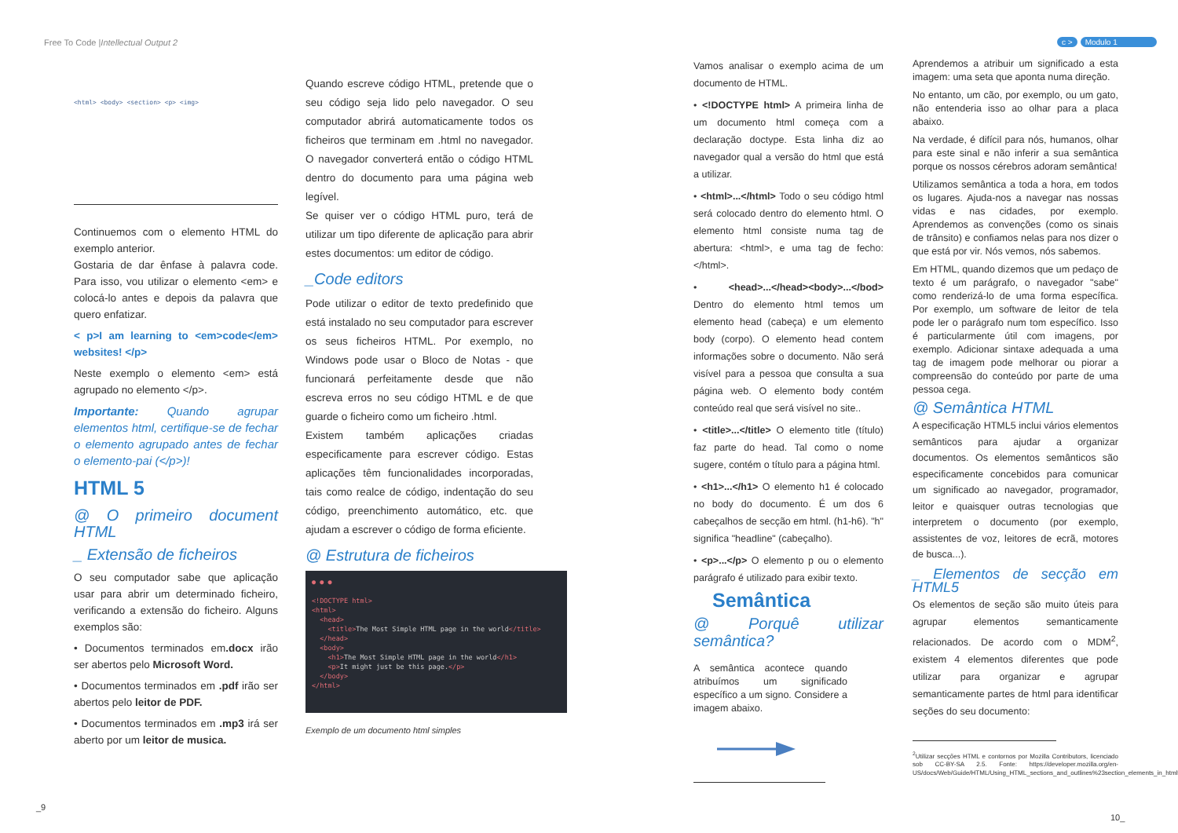Free To Code |Intellectual Output 2
c > Modulo 1
<html> <body> <section> <p> <img>
Continuemos com o elemento HTML do exemplo anterior.
Gostaria de dar ênfase à palavra code. Para isso, vou utilizar o elemento <em> e colocá-lo antes e depois da palavra que quero enfatizar.
< p>I am learning to <em>code</em> websites! </p>
Neste exemplo o elemento <em> está agrupado no elemento </p>.
Importante: Quando agrupar elementos html, certifique-se de fechar o elemento agrupado antes de fechar o elemento-pai (</p>)!
HTML 5
@ O primeiro document HTML
_ Extensão de ficheiros
O seu computador sabe que aplicação usar para abrir um determinado ficheiro, verificando a extensão do ficheiro. Alguns exemplos são:
• Documentos terminados em.docx irão ser abertos pelo Microsoft Word.
• Documentos terminados em .pdf irão ser abertos pelo leitor de PDF.
• Documentos terminados em .mp3 irá ser aberto por um leitor de musica.
_9
Quando escreve código HTML, pretende que o seu código seja lido pelo navegador. O seu computador abrirá automaticamente todos os ficheiros que terminam em .html no navegador. O navegador converterá então o código HTML dentro do documento para uma página web legível.
Se quiser ver o código HTML puro, terá de utilizar um tipo diferente de aplicação para abrir estes documentos: um editor de código.
_Code editors
Pode utilizar o editor de texto predefinido que está instalado no seu computador para escrever os seus ficheiros HTML. Por exemplo, no Windows pode usar o Bloco de Notas - que funcionará perfeitamente desde que não escreva erros no seu código HTML e de que guarde o ficheiro como um ficheiro .html.
Existem também aplicações criadas especificamente para escrever código. Estas aplicações têm funcionalidades incorporadas, tais como realce de código, indentação do seu código, preenchimento automático, etc. que ajudam a escrever o código de forma eficiente.
@ Estrutura de ficheiros
● ● ● <!DOCTYPE html> <html> <head> <title>The Most Simple HTML page in the world</title> </head> <body> <h1>The Most Simple HTML page in the world</h1> <p>It might just be this page.</p> </body> </html>
Exemplo de um documento html simples
Vamos analisar o exemplo acima de um documento de HTML.
• <!DOCTYPE html> A primeira linha de um documento html começa com a declaração doctype. Esta linha diz ao navegador qual a versão do html que está a utilizar.
• <html>...</html> Todo o seu código html será colocado dentro do elemento html. O elemento html consiste numa tag de abertura: <html>, e uma tag de fecho: </html>.
• <head>...</head><body>...</bod> Dentro do elemento html temos um elemento head (cabeça) e um elemento body (corpo). O elemento head contem informações sobre o documento. Não será visível para a pessoa que consulta a sua página web. O elemento body contém conteúdo real que será visível no site..
• <title>...</title> O elemento title (título) faz parte do head. Tal como o nome sugere, contém o título para a página html.
• <h1>...</h1> O elemento h1 é colocado no body do documento. É um dos 6 cabeçalhos de secção em html. (h1-h6). "h" significa "headline" (cabeçalho).
• <p>...</p> O elemento p ou o elemento parágrafo é utilizado para exibir texto.
Semântica
@ Porquê utilizar semântica?
A semântica acontece quando atribuímos um significado específico a um signo. Considere a imagem abaixo.
Aprendemos a atribuir um significado a esta imagem: uma seta que aponta numa direção.
No entanto, um cão, por exemplo, ou um gato, não entenderia isso ao olhar para a placa abaixo.
Na verdade, é difícil para nós, humanos, olhar para este sinal e não inferir a sua semântica porque os nossos cérebros adoram semântica!
Utilizamos semântica a toda a hora, em todos os lugares. Ajuda-nos a navegar nas nossas vidas e nas cidades, por exemplo. Aprendemos as convenções (como os sinais de trânsito) e confiamos nelas para nos dizer o que está por vir. Nós vemos, nós sabemos.
Em HTML, quando dizemos que um pedaço de texto é um parágrafo, o navegador "sabe" como renderizá-lo de uma forma específica. Por exemplo, um software de leitor de tela pode ler o parágrafo num tom específico. Isso é particularmente útil com imagens, por exemplo. Adicionar sintaxe adequada a uma tag de imagem pode melhorar ou piorar a compreensão do conteúdo por parte de uma pessoa cega.
@ Semântica HTML
A especificação HTML5 inclui vários elementos semânticos para ajudar a organizar documentos. Os elementos semânticos são especificamente concebidos para comunicar um significado ao navegador, programador, leitor e quaisquer outras tecnologias que interpretem o documento (por exemplo, assistentes de voz, leitores de ecrã, motores de busca...).
_ Elementos de secção em HTML5
Os elementos de seção são muito úteis para agrupar elementos semanticamente relacionados. De acordo com o MDM<sup>2</sup>, existem 4 elementos diferentes que pode utilizar para organizar e agrupar semanticamente partes de html para identificar seções do seu documento:
<sup>2</sup> Utilizar secções HTML e contornos por Mozilla Contributors, licenciado sob CC-BY-SA 2.5. Fonte: https://developer.mozilla.org/en-US/docs/Web/Guide/HTML/Using_HTML_sections_and_outlines%23section_elements_in_html5
10_